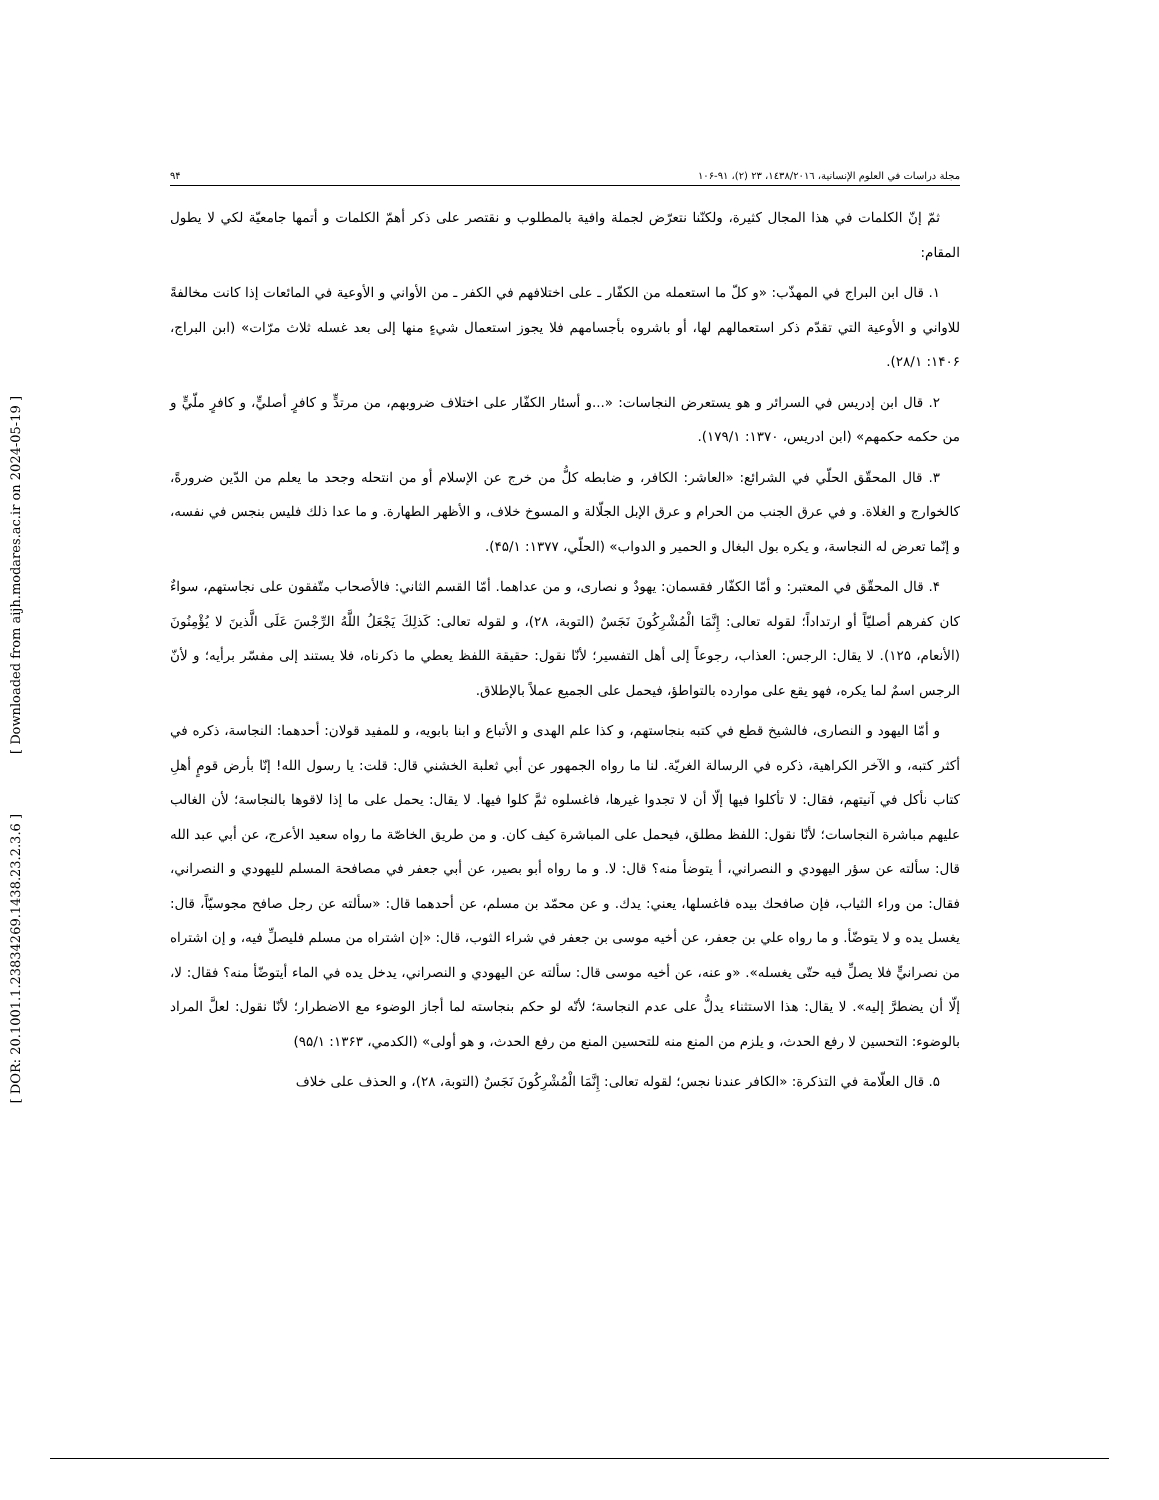[ Downloaded from aijh.modares.ac.ir on 2024-05-19 ]
[ DOR: 20.1001.1.23834269.1438.23.2.3.6 ]
مجلة دراسات في العلوم الإنسانية، ١٤٣٨/٢٠١٦، ٢٣ (٢)، ٩١-١٠۶ ٩۴
ثمّ إنّ الكلمات في هذا المجال كثيرة، ولكنّنا نتعرّض لجملة وافية بالمطلوب و نقتصر على ذكر أهمّ الكلمات و أتمها جامعيّة لكي لا يطول المقام:
١. قال ابن البراج في المهذّب: «و كلّ ما استعمله من الكفّار ـ على اختلافهم في الكفر ـ من الأواني و الأوعية في المائعات إذا كانت مخالفةً للاواني و الأوعية التي تقدّم ذكر استعمالهم لها، أو باشروه بأجسامهم فلا يجوز استعمال شيءٍ منها إلى بعد غسله ثلاث مرّات» (ابن البراج، ١۴٠۶: ٢٨/١).
٢. قال ابن إدريس في السرائر و هو يستعرض النجاسات: «...و أسئار الكفّار على اختلاف ضروبهم، من مرتدٍّ و كافرٍ أصليٍّ، و كافرٍ ملّيٍّ و من حكمه حكمهم» (ابن ادريس، ١٣٧٠: ١٧٩/١).
٣. قال المحقّق الحلّي في الشرائع: «العاشر: الكافر، و ضابطه كلُّ من خرج عن الإسلام أو من انتحله وجحد ما يعلم من الدّين ضرورةً، كالخوارج و الغلاة. و في عرق الجنب من الحرام و عرق الإبل الجلّالة و المسوخ خلاف، و الأظهر الطهارة. و ما عدا ذلك فليس بنجس في نفسه، و إنّما تعرض له النجاسة، و يكره بول البغال و الحمير و الدواب» (الحلّي، ١٣٧٧: ۴۵/١).
۴. قال المحقّق في المعتبر: و أمّا الكفّار فقسمان: يهودٌ و نصارى، و من عداهما. أمّا القسم الثاني: فالأصحاب متّفقون على نجاستهم، سواءٌ كان كفرهم أصليّاً أو ارتداداً؛ لقوله تعالى: إِنَّمَا الْمُشْرِكُونَ نَجَسٌ (التوبة، ٢٨)، و لقوله تعالى: كَذلِكَ يَجْعَلُ اللَّهُ الرِّجْسَ عَلَى الَّذينَ لا يُؤْمِنُونَ (الأنعام، ١٢۵). لا يقال: الرجس: العذاب، رجوعاً إلى أهل التفسير؛ لأنّا نقول: حقيقة اللفظ يعطي ما ذكرناه، فلا يستند إلى مفسّر برأيه؛ و لأنّ الرجس اسمٌ لما يكره، فهو يقع على موارده بالتواطؤ، فيحمل على الجميع عملاً بالإطلاق.
و أمّا اليهود و النصارى، فالشيخ قطع في كتبه بنجاستهم، و كذا علم الهدى و الأتباع و ابنا بابويه، و للمفيد قولان: أحدهما: النجاسة، ذكره في أكثر كتبه، و الآخر الكراهية، ذكره في الرسالة الغريّة. لنا ما رواه الجمهور عن أبي ثعلبة الخشني قال: قلت: يا رسول الله! إنّا بأرض قومٍ أهلِ كتاب نأكل في آنيتهم، فقال: لا تأكلوا فيها إلّا أن لا تجدوا غيرها، فاغسلوه ثمَّ كلوا فيها. لا يقال: يحمل على ما إذا لاقوها بالنجاسة؛ لأن الغالب عليهم مباشرة النجاسات؛ لأنّا نقول: اللفظ مطلق، فيحمل على المباشرة كيف كان. و من طريق الخاصّة ما رواه سعيد الأعرج، عن أبي عبد الله قال: سألته عن سؤر اليهودي و النصراني، أ يتوضأ منه؟ قال: لا. و ما رواه أبو بصير، عن أبي جعفر في مصافحة المسلم لليهودي و النصراني، فقال: من وراء الثياب، فإن صافحك بيده فاغسلها، يعني: يدك. و عن محمّد بن مسلم، عن أحدهما قال: «سألته عن رجل صافح مجوسيّاً، قال: يغسل يده و لا يتوضّأ. و ما رواه علي بن جعفر، عن أخيه موسى بن جعفر في شراء الثوب، قال: «إن اشتراه من مسلم فليصلِّ فيه، و إن اشتراه من نصرانيٍّ فلا يصلِّ فيه حتّى يغسله». «و عنه، عن أخيه موسى قال: سألته عن اليهودي و النصراني، يدخل يده في الماء أيتوضّأ منه؟ فقال: لا، إلّا أن يضطرَّ إليه». لا يقال: هذا الاستثناء يدلُّ على عدم النجاسة؛ لأنّه لو حكم بنجاسته لما أجاز الوضوء مع الاضطرار؛ لأنّا نقول: لعلَّ المراد بالوضوء: التحسين لا رفع الحدث، و يلزم من المنع منه للتحسين المنع من رفع الحدث، و هو أولى» (الكدمي، ١٣۶٣: ٩۵/١)
۵. قال العلّامة في التذكرة: «الكافر عندنا نجس؛ لقوله تعالى: إِنَّمَا الْمُشْرِكُونَ نَجَسٌ (التوبة، ٢٨)، و الحذف على خلاف